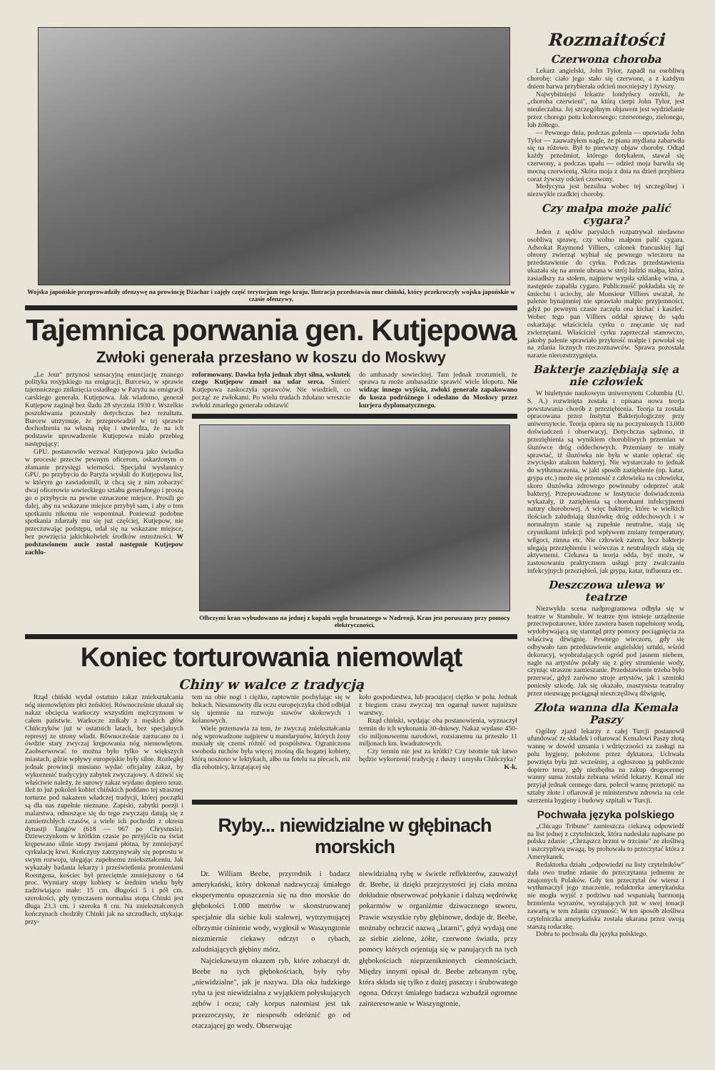Wojska japońskie przeprowadziły ofenzywę na prowincję Dżachar i zajęły część terytorjum tego kraju. Ilutracja przedstawia mur chiński, który przekroczyły wojska japońskie w czasie ofenzywy.
Tajemnica porwania gen. Kutjepowa
Zwłoki generała przesłano w koszu do Moskwy
„Le Jour" przynosi sensacyjną enuncjację znanego polityka rosyjskiego na emigracji, Burcewa, w sprawie tajemniczego zniknięcia osiadłego w Paryżu na emigracji carskiego generała. Kutjepowa. Jak wiadomo, generał Kutjepow zaginął bez śladu 28 stycznia 1930 r. Wszelkie poszukiwania pozostały dotychczas bez rezultatu. Burcew utrzymuje, że przeprowadził w tej sprawie dochodzenia na własną rękę i stwierdza, że na ich podstawie uprowadzenie Kutjepowa miało przebieg następujący:
GPU. postanowiło wezwać Kutjepowa jako świadka w procesie przeciw pewnym oficerom, oskarżonym o złamanie przysięgi wierności. Specjalni wysłannicy GPU. po przybyciu do Paryża wysłali do Kutjepowa list, w którym go zawiadomili, iż chcą się z nim zobaczyć dwaj oficerowie sowieckiego sztabu generalnego i proszą go o przybycie na pewne oznaczone miejsce. Prosili go dalej, aby na wskazane miejsce przybył sam, i aby o tem spotkaniu nikomu nie wspominał. Ponieważ podobne spotkania zdarzały mu się już częściej, Kutjepow, nie przeczuwając podstępu, udał się na wskazane miejsce, bez powzięcia jakichkolwiek środków ostrożności. W podstawionem aucie został następnie Kutjepow zachlo-
roformowany. Dawka była jednak zbyt silna, wskutek czego Kutjepow zmarł na udar serca. Śmierć Kutjepowa zaskoczyła sprawców. Nie wiedzieli, co począć ze zwłokami. Po wielu trudach zdołano wreszcie zwłoki zmarłego generała odstawić
do ambasady sowieckiej. Tam jednak zrozumieli, że sprawa ta może ambasadzie sprawić wiele kłopotu. Nie widząc innego wyjścia, zwłoki generała zapakowano do kosza podróżnego i odesłano do Moskwy przez kurjera dyplomatycznego.
Olbrzymi kran wybudowano na jednej z kopalń węgla brunatnego w Nadrenji. Kran jest poruszany przy pomocy elektryczności.
Koniec torturowania niemowląt
Chiny w walce z tradycją
Rząd chiński wydał ostatnio zakaz zniekształcania nóg niemowlętom płci żeńskiej. Równocześnie ukazał się nakaz obcięcia warkoczy wszystkim mężczyznom w całem państwie. Warkocze znikały z męskich głów Chińczyków już w ostatnich latach, bez specjalnych represyj ze strony władz. Równocześnie zarzucano tu i ówdzie stary zwyczaj krępowania nóg niemowlętom. Zaobserwować to można było tylko w większych miastach, gdzie wpływy europejskie były silne. Rozległej jednak prowincji musiano wydać oficjalny zakaz, by wykorzenić tradycyjny zabytek zwyczajowy. A dziwić się właściwie należy, że surowy zakaz wydano dopiero teraz. Ileż to już pokoleń kobiet chińskich poddano tej strasznej torturze pod nakazem władczej tradycji, której początki są dla nas zupełnie nieznane. Zapiski, zabytki poezji i malarstwa, odnoszące się do tego zwyczaju datują się z zamierzchłych czasów, a wiele ich pochodzi z okresu dynastji Tangów (618 — 967 po Chrystusie). Dziewczynkom w krótkim czasie po przyjściu na świat krępowano silnie stopy zwojami płótna, by zmniejszyć cyrkulację krwi. Kończyny zatrzymywały się poprostu w swym rozwoju, ulegając zupełnemu zniekształceniu. Jak wykazały badania lekarzy i prześwietlenia promieniami Roentgena, kościec był przeciętnie zmniejszony o 64 proc. Wymiary stopy kobiety w średnim wieku były zadziwiająco małe: 15 cm. długości 5 i pół cm. szerokości, gdy tymczasem normalna stopa Chinki jest długa 23.3 cm. i szeroka 8 cm. Na zniekształconych kończynach chodziły Chinki jak na szczudłach, utykając przy-
tem na obie nogi i ciężko, raptownie pochylając się w bokach. Niesamowity dla oczu europejczyka chód odbijał się ujemnie na rozwoju stawów skokowych i kolanowych.
Wiele przemawia za tem, że zwyczaj zniekształcania nóg wprowadzone najpierw u mandarynów, których żony musiały się czemś różnić od pospólstwa. Ograniczona swoboda ruchów była więcej znośną dla bogatej kobiety, którą noszono w lektykach, albo na fotelu na plecach, niż dla robotnicy, krzątającej się
koło gospodarstwa, lub pracującej ciężko w polu. Jednak z biegiem czasu zwyczaj ten ogarnął nawet najniższe warstwy.
Rząd chiński, wydając oba postanowienia, wyznaczył termin do ich wykonania 30-dniowy. Nakaz wydano 450-cio miljonowemu narodowi, rozsianemu na przeszło 11 miljonach km. kwadratowych.
Czy termin nie jest za krótki? Czy istotnie tak łatwo będzie wykorzenić tradycję z duszy i umysłu Chińczyka?
K-k.
Ryby... niewidzialne w głębinach morskich
Dr. William Beebe, przyrodnik i badacz amerykański, który dokonał nadzwyczaj śmiałego eksperymentu opuszczenia się na dno morskie do głębokości 1.000 metrów w skonstruowanej specjalnie dla siebie kuli stalowej, wytrzymującej olbrzymie ciśnienie wody, wygłosił w Waszyngtonie niezmiernie ciekawy odczyt o rybach, zaludniających głębiny mórz.
Najciekawszym okazem ryb, które zobaczył dr. Beebe na tych głębokościach, były ryby „niewidzialne", jak je nazywa. Dla oka ludzkiego ryba ta jest niewidzialna z wyjątkiem połyskujących zębów i oczu; cały korpus natomiast jest tak przezroczysty, że niesposób odróżnić go od otaczającej go wody. Obserwując
niewidzialną rybę w świetle reflektorów, zauważył dr. Beebe, iż dzięki przejrzystości jej ciała można dokładnie obserwować połykanie i dalszą wędrówkę pokarmów w organiźmie dziwacznego stworu. Prawie wszystkie ryby głębinowe, dodaje dr. Beebe, możnaby ochrzcić nazwą „latarni", gdyż wydają one ze siebie zielone, żółte, czerwone światła, przy pomocy których orjentują się w panujących na tych głębokościach nieprzeniknionych ciemnościach. Między innymi opisał dr. Beebe zebranym rybę, która składa się tylko z dużej paszczy i śrubowatego ogona. Odczyt śmiałego badacza wzbudził ogromne zainteresowanie w Waszyngtonie.
Rozmaitości
Czerwona choroba
Lekarz angielski, John Tylor, zapadł na osobliwą chorobę: ciało jego stało się czerwone, a z każdym dniem barwa przybierała odcień mocniejszy i żywszy.
Najwybitniejsi lekarze londyńscy orzekli, że „choroba czerwieni", na którą cierpi John Tylor, jest nieuleczalna. Jej szczególnym objawem jest wydzielanie przez chorego potu kolorowego: czerwonego, zielonego, lub żółtego.
— Pewnego dnia, podczas golenia — opowiada John Tylor — zauważyłem nagle, że piana mydlana zabarwiła się na różowo. Był to pierwszy objaw choroby. Odtąd każdy przedmiot, którego dotykałem, stawał się czerwony, a podczas upału — odzież moja barwiła się mocną czerwienią. Skóra moja z dnia na dzień przybiera coraz żywszy odcień czerwony.
Medycyna jest bezsilna wobec tej szczególnej i niezwykle rzadkiej choroby.
Czy małpa może palić cygara?
Jeden z sędów paryskich rozpatrywał niedawno osobliwą sprawę, czy wolno małpom palić cygara. Adwokat Raymond Villiers, członek francuskiej ligi obrony zwierząt wybiał się pewnego wieczoru na przedstawienie do cyrku. Podczas przedstawienia ukazała się na arenie ubrana w strój ludzki małpa, która, zasiadłszy za stołem, najpierw wypiła szklankę wina, a następnie zapaliła cygaro. Publiczność pokładała się ze śmiechu i uciechy, ale Monsieur Villiers uważał, że palenie bynajmniej nie sprawiało małpie przyjemności, gdyż po pewnym czasie zaczęła ona kichać i kaszleć. Wobec tego pan Villiers oddał sprawę do sądu oskarżając właściciela cyrku o znęcanie się nad zwierzętami. Właściciel cyrku zaprzeczał stanowczo, jakoby palenie sprawiało przykrość małpie i powołał się na zdania licznych rzeczoznawców. Sprawa pozostała narazie nierozstrzygnięta.
Bakterje zaziębiają się a nie człowiek
W biuletynie naukowym uniwersytetu Columbia (U. S. A.) rozwinięta została i opisana nowa teorja powstawania chorób z przeziębienia. Teorja ta została opracowana przez Instytut Bakterjologiczny przy uniwersytecie. Teorja opiera się na poczynionych 13.000 doświadczeń i obserwacyj. Dotychczas sądzono, iż przeziębienia są wynikiem chorobliwych przemian w śluzówce dróg oddechowych. Przemiany te miały sprawiać, iż śluzówka nie była w stanie opierać się zwycięsko atakom bakteryj. Nie wystarczało to jednak do wytłumaczenia, w jaki sposób zaziębienie (np. katar, grypa etc.) może się przenosić z człowieka na człowieka, skoro śluzówka zdrowego powinnaby odeprzeć atak bakteryj. Przeprowadzone w Instytucie doświadczenia wykazały, iż zaziębienia są chorobami infekcyjnemi natury chorobowej. A więc bakterje, które w wielkich ilościach zaludniają śluzówkę dróg oddechowych i w normalnym stanie są zupełnie neutralne, stają się czynnikami infekcji pod wpływem zmiany temperatury, wilgoci, zimna etc. Nie człowiek zatem, lecz bakterje ulegają przeziębieniu i wówczas z neutralnych stają się aktywnemi. Ciekawa ta teorja odda, być może, w zastosowaniu praktycznem usługi przy zwalczaniu infekcyjnych przeziębień, jak grypa, katar, influenza etc.
Deszczowa ulewa w teatrze
Niezwykła scena nadprogramowa odbyła się w teatrze w Stambule. W teatrze tym istnieje urządzenie przeciwpożarowe, które zawiera basen napełniony wodą, wydobywającą się stamtąd przy pomocy pociągnięcia za właściwą dźwignię. Pewnego wieczoru, gdy się odbywało tam przedstawienie angielskiej sztuki, wśród dekoracyj, wyobrażających ogród pod jasnem niebem, nagle na artystów polały się z góry strumienie wody, czyniąc straszne zamieszanie. Przedstawienie trzeba było przerwać, gdyż zarówno stroje artystów, jak i szminki poniosły szkodę. Jak się okazało, maszynista teatralny przez nieuwagę pociągnął nieszczęśliwą dźwignię.
Złota wanna dla Kemala Paszy
Ogólny zjazd lekarzy z całej Turcji postanowił ufundować ze składek i ofiarować Kemalowi Paszy złotą wannę w dowód uznania i wdzięczności za zasługi na polu hygjeny, położone przez dyktatora. Uchwała powzięta była już wcześniej, a ogłoszono ją publicznie dopiero teraz, gdy niezbędna na zakup drogocennej wanny suma została zebrana wśród lekarzy. Kemal nie przyjął jednak cennego daru, polecił wannę przetopić na sztaby złote i ofiarował je ministerstwu zdrowia na cele szerzenia hygjeny i budowy szpitali w Turcji.
Pochwała języka polskiego
„Chicago Tribune" zamieszcza ciekawą odpowiedź na list jednej z czytelniczek, która nadesłała napisane po polsku zdanie: „Chrząszcz brzmi w trzcinie" ze złośliwą i uszczypliwą uwagą, by probowała to przeczytać która z Amerykanek.
Redaktorka działu „odpowiedzi na listy czytelników" dała owo trudne zdanie do przeczytania jednemu ze znajomych Polaków. Gdy ten przeczytał ów wiersz i wytłumaczył jego znaczenie, redaktorka amerykańska nie mogła wyjść z podziwu nad wspaniałą harmonją brzmienia wyrazów, wyrażających już w swej tonacji zawartą w tem zdaniu czynność: W ten sposób złośliwa czytelniczka amerykańska została ukarana przez swoją starszą rodaczkę.
Dobra to pochwała dla języka polskiego.